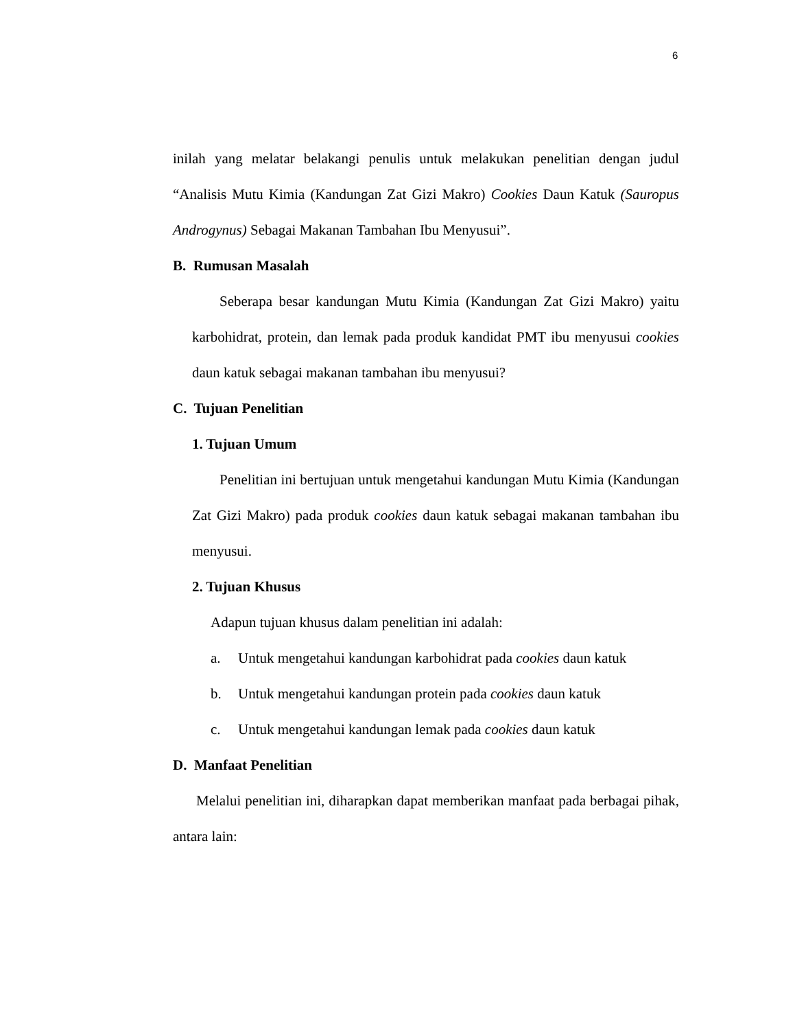6
inilah yang melatar belakangi penulis untuk melakukan penelitian dengan judul “Analisis Mutu Kimia (Kandungan Zat Gizi Makro) Cookies Daun Katuk (Sauropus Androgynus) Sebagai Makanan Tambahan Ibu Menyusui”.
B. Rumusan Masalah
Seberapa besar kandungan Mutu Kimia (Kandungan Zat Gizi Makro) yaitu karbohidrat, protein, dan lemak pada produk kandidat PMT ibu menyusui cookies daun katuk sebagai makanan tambahan ibu menyusui?
C. Tujuan Penelitian
1. Tujuan Umum
Penelitian ini bertujuan untuk mengetahui kandungan Mutu Kimia (Kandungan Zat Gizi Makro) pada produk cookies daun katuk sebagai makanan tambahan ibu menyusui.
2. Tujuan Khusus
Adapun tujuan khusus dalam penelitian ini adalah:
a. Untuk mengetahui kandungan karbohidrat pada cookies daun katuk
b. Untuk mengetahui kandungan protein pada cookies daun katuk
c. Untuk mengetahui kandungan lemak pada cookies daun katuk
D. Manfaat Penelitian
Melalui penelitian ini, diharapkan dapat memberikan manfaat pada berbagai pihak, antara lain: